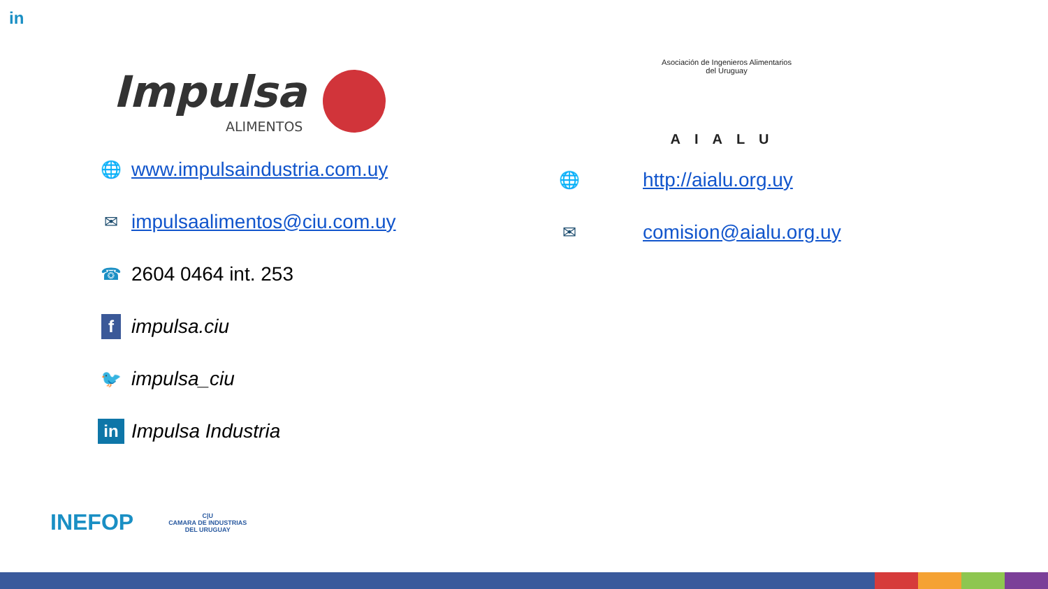in
Impulsa
ALIMENTOS
🌐
www.impulsaindustria.com.uy
✉
impulsaalimentos@ciu.com.uy
☎
2604 0464 int. 253
f
impulsa.ciu
🐦
impulsa_ciu
in
Impulsa Industria
Asociación de Ingenieros Alimentarios del Uruguay
AIALU
🌐
http://aialu.org.uy
✉
comision@aialu.org.uy
INEFOP
C|U
CAMARA DE INDUSTRIAS
DEL URUGUAY